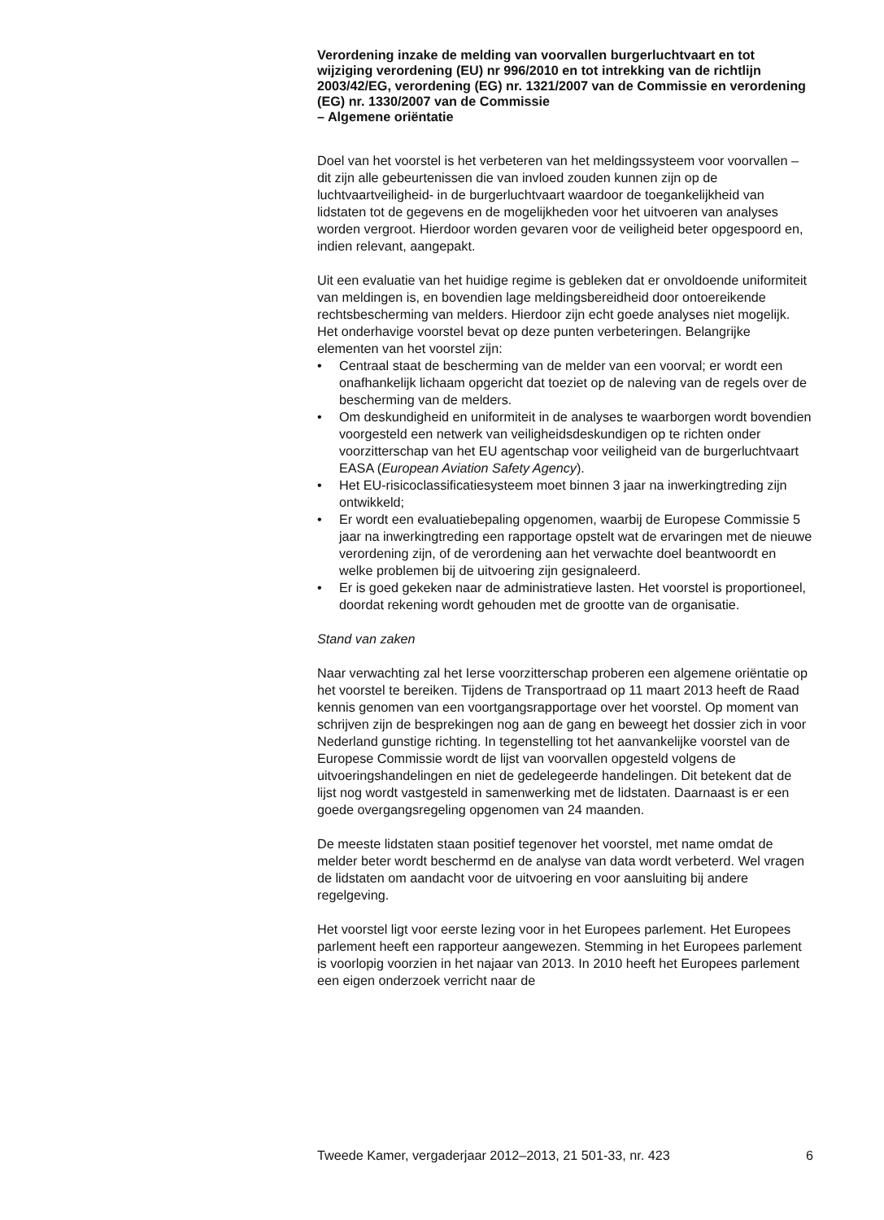Verordening inzake de melding van voorvallen burgerluchtvaart en tot wijziging verordening (EU) nr 996/2010 en tot intrekking van de richtlijn 2003/42/EG, verordening (EG) nr. 1321/2007 van de Commissie en verordening (EG) nr. 1330/2007 van de Commissie
– Algemene oriëntatie
Doel van het voorstel is het verbeteren van het meldingssysteem voor voorvallen – dit zijn alle gebeurtenissen die van invloed zouden kunnen zijn op de luchtvaartveiligheid- in de burgerluchtvaart waardoor de toegankelijkheid van lidstaten tot de gegevens en de mogelijkheden voor het uitvoeren van analyses worden vergroot. Hierdoor worden gevaren voor de veiligheid beter opgespoord en, indien relevant, aangepakt.
Uit een evaluatie van het huidige regime is gebleken dat er onvoldoende uniformiteit van meldingen is, en bovendien lage meldingsbereidheid door ontoereikende rechtsbescherming van melders. Hierdoor zijn echt goede analyses niet mogelijk. Het onderhavige voorstel bevat op deze punten verbeteringen. Belangrijke elementen van het voorstel zijn:
• Centraal staat de bescherming van de melder van een voorval; er wordt een onafhankelijk lichaam opgericht dat toeziet op de naleving van de regels over de bescherming van de melders.
• Om deskundigheid en uniformiteit in de analyses te waarborgen wordt bovendien voorgesteld een netwerk van veiligheidsdeskundigen op te richten onder voorzitterschap van het EU agentschap voor veiligheid van de burgerluchtvaart EASA (European Aviation Safety Agency).
• Het EU-risicoclassificatiesysteem moet binnen 3 jaar na inwerkingtreding zijn ontwikkeld;
• Er wordt een evaluatiebepaling opgenomen, waarbij de Europese Commissie 5 jaar na inwerkingtreding een rapportage opstelt wat de ervaringen met de nieuwe verordening zijn, of de verordening aan het verwachte doel beantwoordt en welke problemen bij de uitvoering zijn gesignaleerd.
• Er is goed gekeken naar de administratieve lasten. Het voorstel is proportioneel, doordat rekening wordt gehouden met de grootte van de organisatie.
Stand van zaken
Naar verwachting zal het Ierse voorzitterschap proberen een algemene oriëntatie op het voorstel te bereiken. Tijdens de Transportraad op 11 maart 2013 heeft de Raad kennis genomen van een voortgangsrapportage over het voorstel. Op moment van schrijven zijn de besprekingen nog aan de gang en beweegt het dossier zich in voor Nederland gunstige richting. In tegenstelling tot het aanvankelijke voorstel van de Europese Commissie wordt de lijst van voorvallen opgesteld volgens de uitvoeringshandelingen en niet de gedelegeerde handelingen. Dit betekent dat de lijst nog wordt vastgesteld in samenwerking met de lidstaten. Daarnaast is er een goede overgangsregeling opgenomen van 24 maanden.
De meeste lidstaten staan positief tegenover het voorstel, met name omdat de melder beter wordt beschermd en de analyse van data wordt verbeterd. Wel vragen de lidstaten om aandacht voor de uitvoering en voor aansluiting bij andere regelgeving.
Het voorstel ligt voor eerste lezing voor in het Europees parlement. Het Europees parlement heeft een rapporteur aangewezen. Stemming in het Europees parlement is voorlopig voorzien in het najaar van 2013. In 2010 heeft het Europees parlement een eigen onderzoek verricht naar de
Tweede Kamer, vergaderjaar 2012–2013, 21 501-33, nr. 423 6